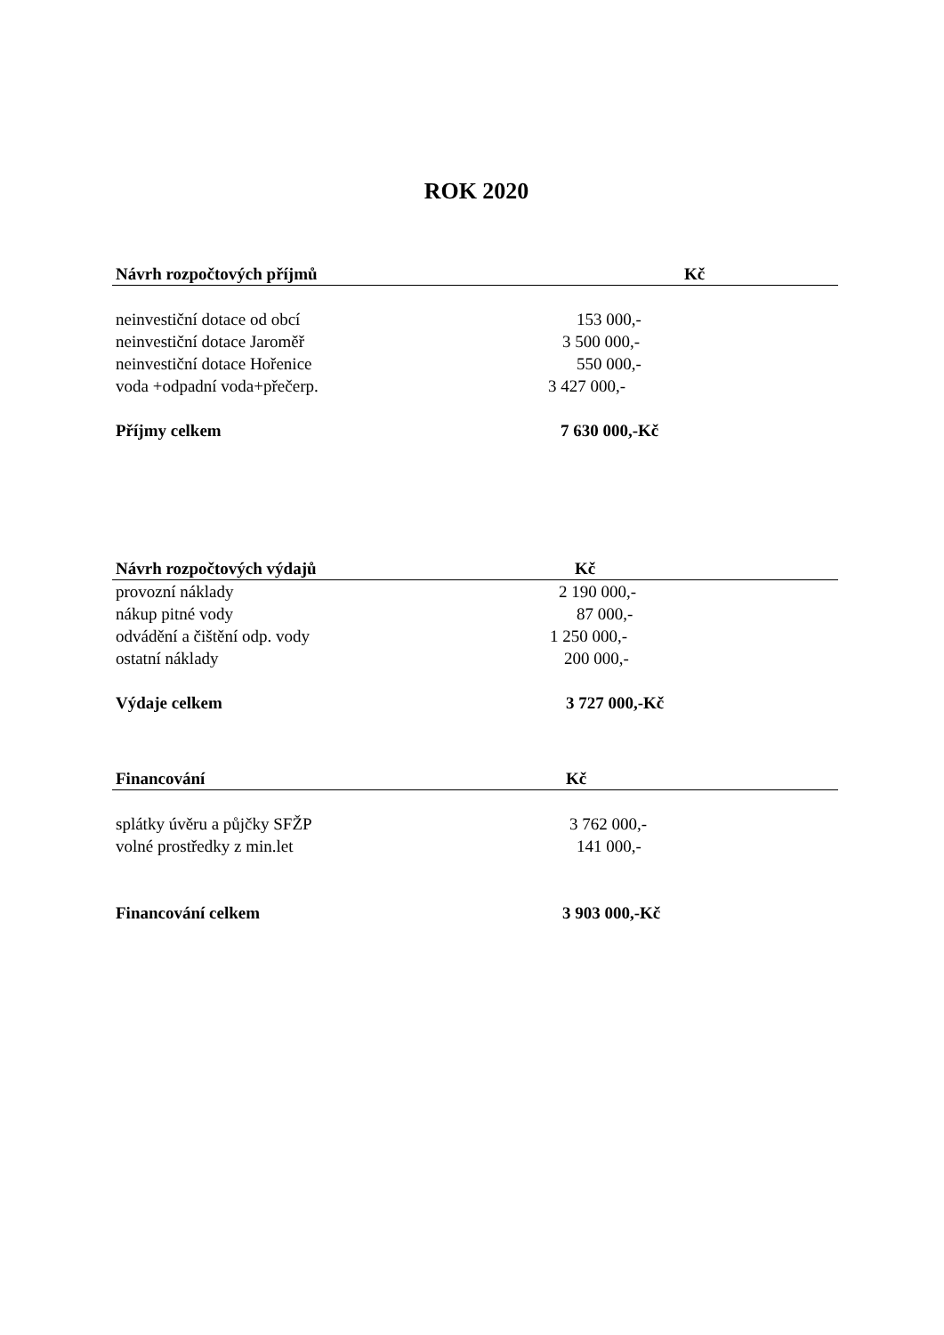ROK 2020
| Návrh rozpočtových příjmů | Kč |
| --- | --- |
| neinvestiční dotace od obcí | 153 000,- |
| neinvestiční dotace Jaroměř | 3 500 000,- |
| neinvestiční dotace Hořenice | 550 000,- |
| voda +odpadní voda+přečerp. | 3 427 000,- |
| Příjmy celkem | 7 630 000,-Kč |
| Návrh rozpočtových výdajů | Kč |
| --- | --- |
| provozní náklady | 2 190 000,- |
| nákup pitné vody | 87 000,- |
| odvádění a čištění odp. vody | 1 250 000,- |
| ostatní náklady | 200 000,- |
| Výdaje celkem | 3 727 000,-Kč |
| Financování | Kč |
| --- | --- |
| splátky úvěru a půjčky SFŽP | 3 762 000,- |
| volné prostředky z min.let | 141 000,- |
| Financování celkem | 3 903 000,-Kč |